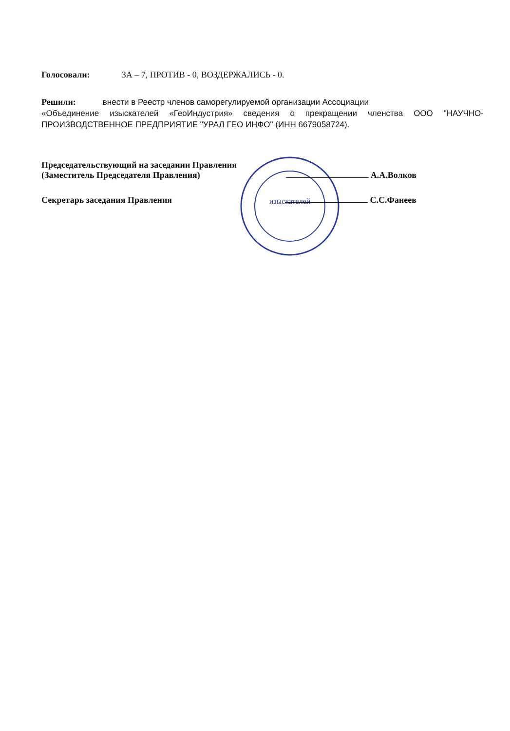изыскателей
Голосовали: ЗА – 7, ПРОТИВ - 0, ВОЗДЕРЖАЛИСЬ - 0.
Решили: внести в Реестр членов саморегулируемой организации Ассоциации
«Объединение изыскателей «ГеоИндустрия» сведения о прекращении членства ООО "НАУЧНО-ПРОИЗВОДСТВЕННОЕ ПРЕДПРИЯТИЕ "УРАЛ ГЕО ИНФО" (ИНН 6679058724).
Председательствующий на заседании Правления
(Заместитель Председателя Правления) А.А.Волков
Секретарь заседания Правления С.С.Фанеев